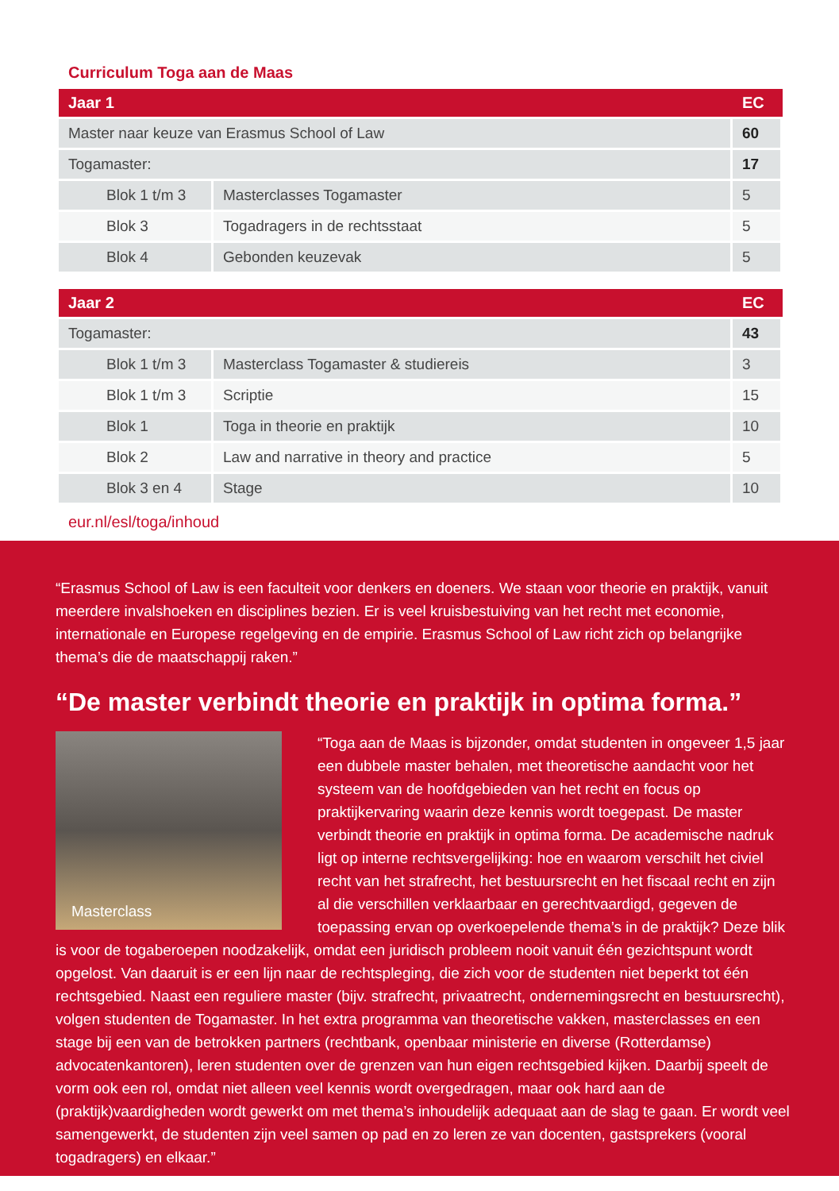Curriculum Toga aan de Maas
| Jaar 1 | | EC |
| --- | --- | --- |
| Master naar keuze van Erasmus School of Law | | 60 |
| Togamaster: | | 17 |
| Blok 1 t/m 3 | Masterclasses Togamaster | 5 |
| Blok 3 | Togadragers in de rechtsstaat | 5 |
| Blok 4 | Gebonden keuzevak | 5 |
| Jaar 2 | | EC |
| --- | --- | --- |
| Togamaster: | | 43 |
| Blok 1 t/m 3 | Masterclass Togamaster & studiereis | 3 |
| Blok 1 t/m 3 | Scriptie | 15 |
| Blok 1 | Toga in theorie en praktijk | 10 |
| Blok 2 | Law and narrative in theory and practice | 5 |
| Blok 3 en 4 | Stage | 10 |
eur.nl/esl/toga/inhoud
“Erasmus School of Law is een faculteit voor denkers en doeners. We staan voor theorie en praktijk, vanuit meerdere invalshoeken en disciplines bezien. Er is veel kruisbestuiving van het recht met economie, internationale en Europese regelgeving en de empirie. Erasmus School of Law richt zich op belangrijke thema’s die de maatschappij raken.”
“De master verbindt theorie en praktijk in optima forma.”
Masterclass
“Toga aan de Maas is bijzonder, omdat studenten in ongeveer 1,5 jaar een dubbele master behalen, met theoretische aandacht voor het systeem van de hoofdgebieden van het recht en focus op praktijkervaring waarin deze kennis wordt toegepast. De master verbindt theorie en praktijk in optima forma. De academische nadruk ligt op interne rechtsvergelijking: hoe en waarom verschilt het civiel recht van het strafrecht, het bestuursrecht en het fiscaal recht en zijn al die verschillen verklaarbaar en gerechtvaardigd, gegeven de toepassing ervan op overkoepelende thema’s in de praktijk? Deze blik is voor de togaberoepen noodzakelijk, omdat een juridisch probleem nooit vanuit één gezichtspunt wordt opgelost. Van daaruit is er een lijn naar de rechtspleging, die zich voor de studenten niet beperkt tot één rechtsgebied. Naast een reguliere master (bijv. strafrecht, privaatrecht, ondernemingsrecht en bestuursrecht), volgen studenten de Togamaster. In het extra programma van theoretische vakken, masterclasses en een stage bij een van de betrokken partners (rechtbank, openbaar ministerie en diverse (Rotterdamse) advocatenkantoren), leren studenten over de grenzen van hun eigen rechtsgebied kijken. Daarbij speelt de vorm ook een rol, omdat niet alleen veel kennis wordt overgedragen, maar ook hard aan de (praktijk)vaardigheden wordt gewerkt om met thema’s inhoudelijk adequaat aan de slag te gaan. Er wordt veel samengewerkt, de studenten zijn veel samen op pad en zo leren ze van docenten, gastsprekers (vooral togadragers) en elkaar.”